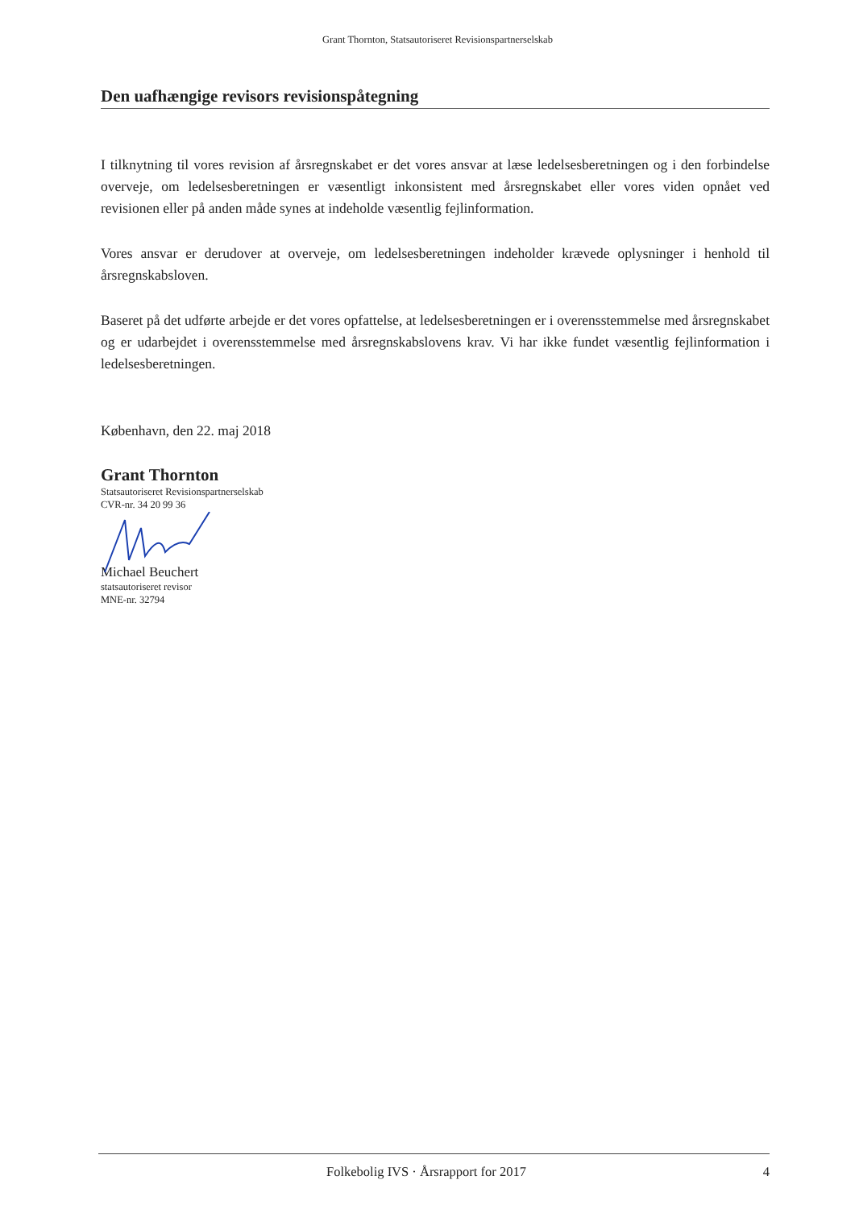Grant Thornton, Statsautoriseret Revisionspartnerselskab
Den uafhængige revisors revisionspåtegning
I tilknytning til vores revision af årsregnskabet er det vores ansvar at læse ledelsesberetningen og i den forbindelse overveje, om ledelsesberetningen er væsentligt inkonsistent med årsregnskabet eller vores viden opnået ved revisionen eller på anden måde synes at indeholde væsentlig fejlinformation.
Vores ansvar er derudover at overveje, om ledelsesberetningen indeholder krævede oplysninger i henhold til årsregnskabsloven.
Baseret på det udførte arbejde er det vores opfattelse, at ledelsesberetningen er i overensstemmelse med årsregnskabet og er udarbejdet i overensstemmelse med årsregnskabslovens krav. Vi har ikke fundet væsentlig fejlinformation i ledelsesberetningen.
København, den 22. maj 2018
Grant Thornton
Statsautoriseret Revisionspartnerselskab
CVR-nr. 34 20 99 36
Michael Beuchert
statsautoriseret revisor
MNE-nr. 32794
Folkebolig IVS · Årsrapport for 2017 4